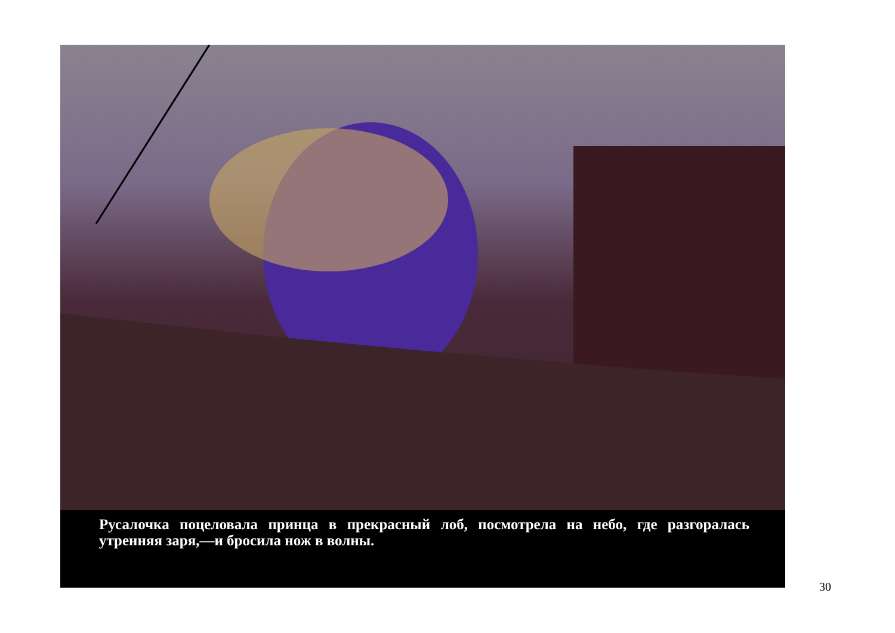Русалочка поцеловала принца в прекрасный лоб, посмотрела на небо, где разгоралась утренняя заря,—и бросила нож в волны.
30